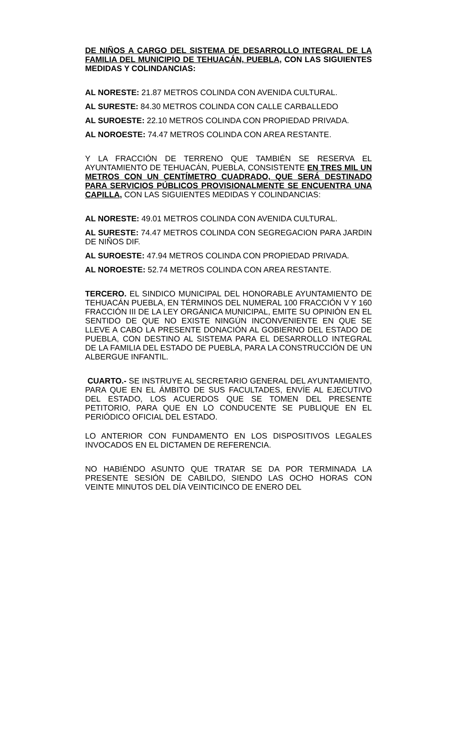DE NIÑOS A CARGO DEL SISTEMA DE DESARROLLO INTEGRAL DE LA FAMILIA DEL MUNICIPIO DE TEHUACÁN, PUEBLA, CON LAS SIGUIENTES MEDIDAS Y COLINDANCIAS:
AL NORESTE: 21.87 METROS COLINDA CON AVENIDA CULTURAL.
AL SURESTE: 84.30 METROS COLINDA CON CALLE CARBALLEDO
AL SUROESTE: 22.10 METROS COLINDA CON PROPIEDAD PRIVADA.
AL NOROESTE: 74.47 METROS COLINDA CON AREA RESTANTE.
Y LA FRACCIÓN DE TERRENO QUE TAMBIÉN SE RESERVA EL AYUNTAMIENTO DE TEHUACÁN, PUEBLA, CONSISTENTE EN TRES MIL UN METROS CON UN CENTÍMETRO CUADRADO, QUE SERÁ DESTINADO PARA SERVICIOS PÚBLICOS PROVISIONALMENTE SE ENCUENTRA UNA CAPILLA, CON LAS SIGUIENTES MEDIDAS Y COLINDANCIAS:
AL NORESTE: 49.01 METROS COLINDA CON AVENIDA CULTURAL.
AL SURESTE: 74.47 METROS COLINDA CON SEGREGACION PARA JARDIN DE NIÑOS DIF.
AL SUROESTE: 47.94 METROS COLINDA CON PROPIEDAD PRIVADA.
AL NOROESTE: 52.74 METROS COLINDA CON AREA RESTANTE.
TERCERO. EL SINDICO MUNICIPAL DEL HONORABLE AYUNTAMIENTO DE TEHUACÁN PUEBLA, EN TÉRMINOS DEL NUMERAL 100 FRACCIÓN V Y 160 FRACCIÓN III DE LA LEY ORGÁNICA MUNICIPAL, EMITE SU OPINIÓN EN EL SENTIDO DE QUE NO EXISTE NINGÚN INCONVENIENTE EN QUE SE LLEVE A CABO LA PRESENTE DONACIÓN AL GOBIERNO DEL ESTADO DE PUEBLA, CON DESTINO AL SISTEMA PARA EL DESARROLLO INTEGRAL DE LA FAMILIA DEL ESTADO DE PUEBLA, PARA LA CONSTRUCCIÓN DE UN ALBERGUE INFANTIL.
CUARTO.- SE INSTRUYE AL SECRETARIO GENERAL DEL AYUNTAMIENTO, PARA QUE EN EL ÁMBITO DE SUS FACULTADES, ENVÍE AL EJECUTIVO DEL ESTADO, LOS ACUERDOS QUE SE TOMEN DEL PRESENTE PETITORIO, PARA QUE EN LO CONDUCENTE SE PUBLIQUE EN EL PERIÓDICO OFICIAL DEL ESTADO.
LO ANTERIOR CON FUNDAMENTO EN LOS DISPOSITIVOS LEGALES INVOCADOS EN EL DICTAMEN DE REFERENCIA.
NO HABIÉNDO ASUNTO QUE TRATAR SE DA POR TERMINADA LA PRESENTE SESIÓN DE CABILDO, SIENDO LAS OCHO HORAS CON VEINTE MINUTOS DEL DÍA VEINTICINCO DE ENERO DEL